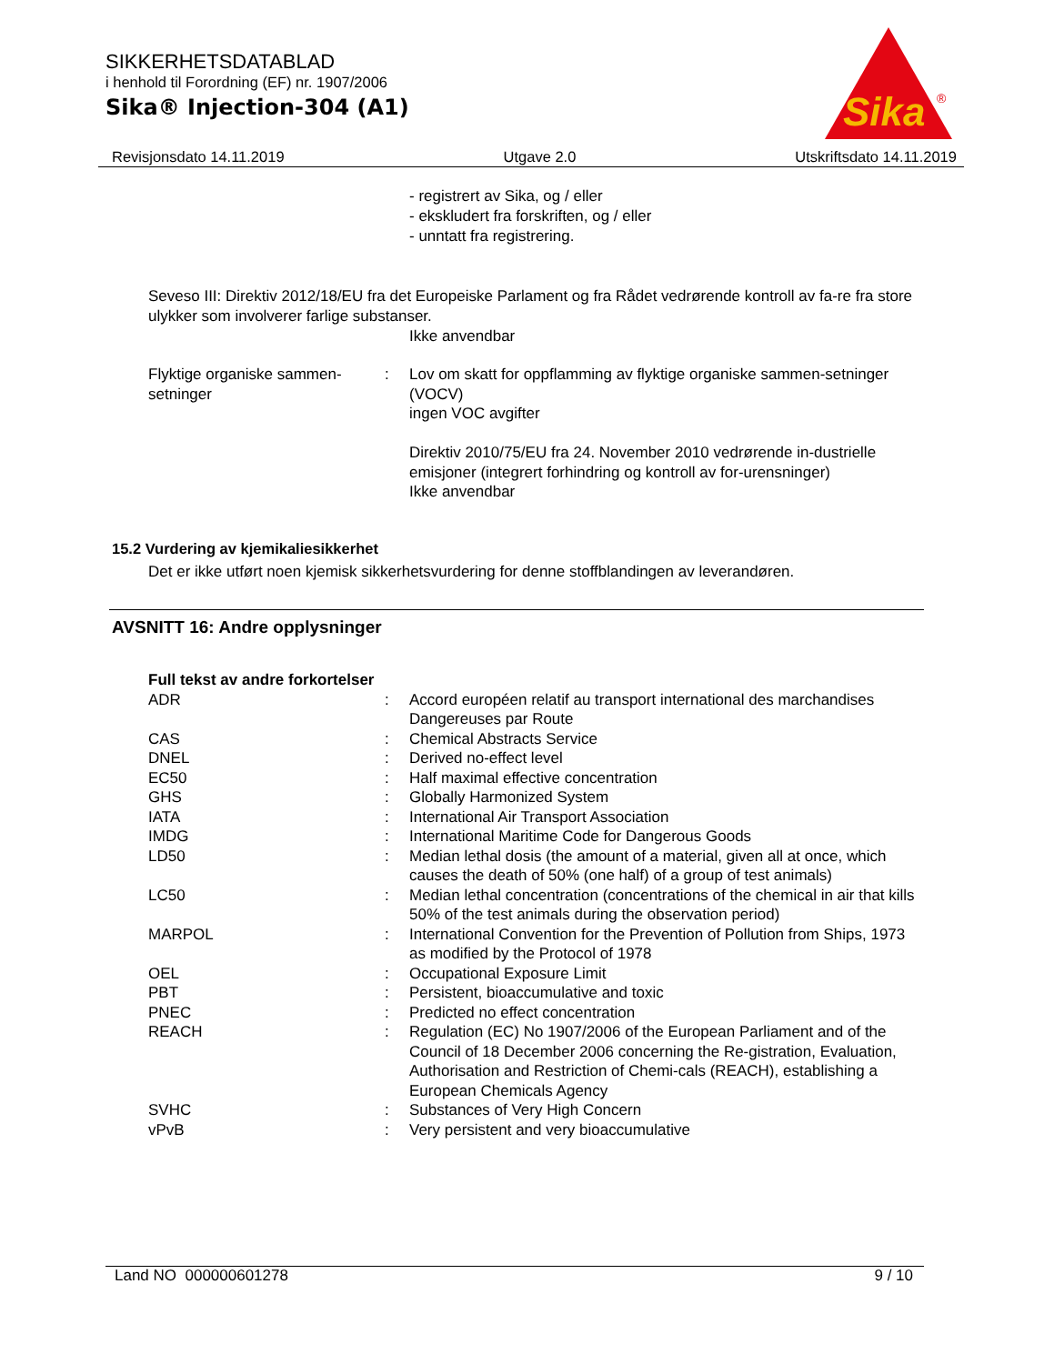SIKKERHETSDATABLAD
i henhold til Forordning (EF) nr. 1907/2006
Sika® Injection-304 (A1)
Sika
®
Revisjonsdato 14.11.2019 Utgave 2.0 Utskriftsdato 14.11.2019
- registrert av Sika, og / eller
- ekskludert fra forskriften, og / eller
- unntatt fra registrering.
Seveso III: Direktiv 2012/18/EU fra det Europeiske Parlament og fra Rådet vedrørende kontroll av fa-re fra store ulykker som involverer farlige substanser.
Ikke anvendbar
| Flyktige organiske sammen-setninger | : | Lov om skatt for oppflamming av flyktige organiske sammen-setninger (VOCV) ingen VOC avgifter Direktiv 2010/75/EU fra 24. November 2010 vedrørende in-dustrielle emisjoner (integrert forhindring og kontroll av for-urensninger) Ikke anvendbar |
15.2 Vurdering av kjemikaliesikkerhet
Det er ikke utført noen kjemisk sikkerhetsvurdering for denne stoffblandingen av leverandøren.
AVSNITT 16: Andre opplysninger
Full tekst av andre forkortelser
| ADR | : | Accord européen relatif au transport international des marchandises Dangereuses par Route |
| CAS | : | Chemical Abstracts Service |
| DNEL | : | Derived no-effect level |
| EC50 | : | Half maximal effective concentration |
| GHS | : | Globally Harmonized System |
| IATA | : | International Air Transport Association |
| IMDG | : | International Maritime Code for Dangerous Goods |
| LD50 | : | Median lethal dosis (the amount of a material, given all at once, which causes the death of 50% (one half) of a group of test animals) |
| LC50 | : | Median lethal concentration (concentrations of the chemical in air that kills 50% of the test animals during the observation period) |
| MARPOL | : | International Convention for the Prevention of Pollution from Ships, 1973 as modified by the Protocol of 1978 |
| OEL | : | Occupational Exposure Limit |
| PBT | : | Persistent, bioaccumulative and toxic |
| PNEC | : | Predicted no effect concentration |
| REACH | : | Regulation (EC) No 1907/2006 of the European Parliament and of the Council of 18 December 2006 concerning the Re-gistration, Evaluation, Authorisation and Restriction of Chemi-cals (REACH), establishing a European Chemicals Agency |
| SVHC | : | Substances of Very High Concern |
| vPvB | : | Very persistent and very bioaccumulative |
Land NO 000000601278 9 / 10